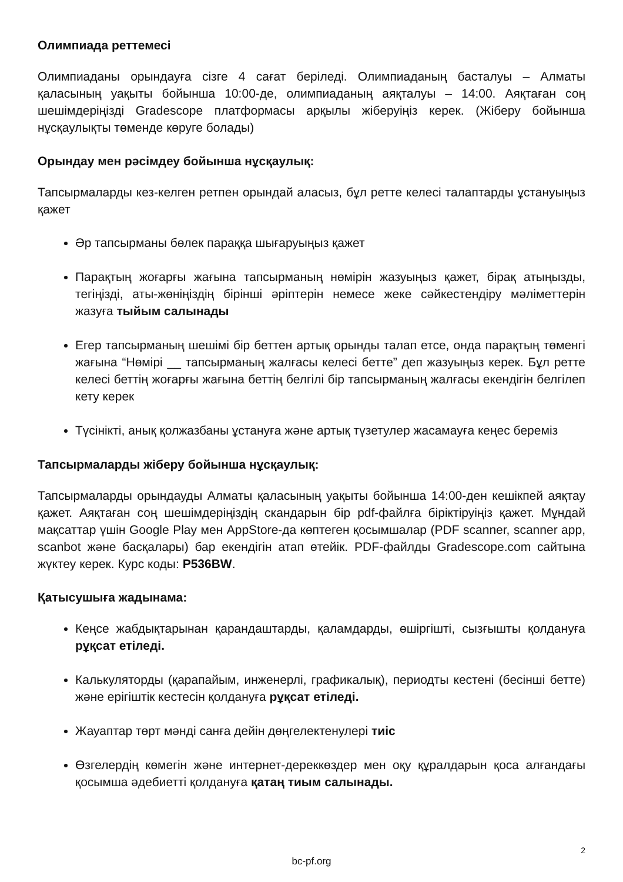Олимпиада реттемесі
Олимпиаданы орындауға сізге 4 сағат беріледі. Олимпиаданың басталуы – Алматы қаласының уақыты бойынша 10:00-де, олимпиаданың аяқталуы – 14:00. Аяқтаған соң шешімдеріңізді Gradescope платформасы арқылы жіберуіңіз керек. (Жіберу бойынша нұсқаулықты төменде көруге болады)
Орындау мен рәсімдеу бойынша нұсқаулық:
Тапсырмаларды кез-келген ретпен орындай аласыз, бұл ретте келесі талаптарды ұстануыңыз қажет
Әр тапсырманы бөлек параққа шығаруыңыз қажет
Парақтың жоғарғы жағына тапсырманың нөмірін жазуыңыз қажет, бірақ атыңызды, тегіңізді, аты-жөніңіздің бірінші әріптерін немесе жеке сәйкестендіру мәліметтерін жазуға тыйым салынады
Егер тапсырманың шешімі бір беттен артық орынды талап етсе, онда парақтың төменгі жағына “Нөмірі __ тапсырманың жалғасы келесі бетте” деп жазуыңыз керек. Бұл ретте келесі беттің жоғарғы жағына беттің белгілі бір тапсырманың жалғасы екендігін белгілеп кету керек
Түсінікті, анық қолжазбаны ұстануға және артық түзетулер жасамауға кеңес береміз
Тапсырмаларды жіберу бойынша нұсқаулық:
Тапсырмаларды орындауды Алматы қаласының уақыты бойынша 14:00-ден кешікпей аяқтау қажет. Аяқтаған соң шешімдеріңіздің скандарын бір pdf-файлға біріктіруіңіз қажет. Мұндай мақсаттар үшін Google Play мен AppStore-да көптеген қосымшалар (PDF scanner, scanner app, scanbot және басқалары) бар екендігін атап өтейік. PDF-файлды Gradescope.com сайтына жүктеу керек. Курс коды: P536BW.
Қатысушыға жадынама:
Кеңсе жабдықтарынан қарандаштарды, қаламдарды, өшіргішті, сызғышты қолдануға рұқсат етіледі.
Калькуляторды (қарапайым, инженерлі, графикалық), периодты кестені (бесінші бетте) және ерігіштік кестесін қолдануға рұқсат етіледі.
Жауаптар төрт мәнді санға дейін дөңгелектенулері тиіс
Өзгелердің көмегін және интернет-дереккөздер мен оқу құралдарын қоса алғандағы қосымша әдебиетті қолдануға қатаң тиым салынады.
2
bc-pf.org